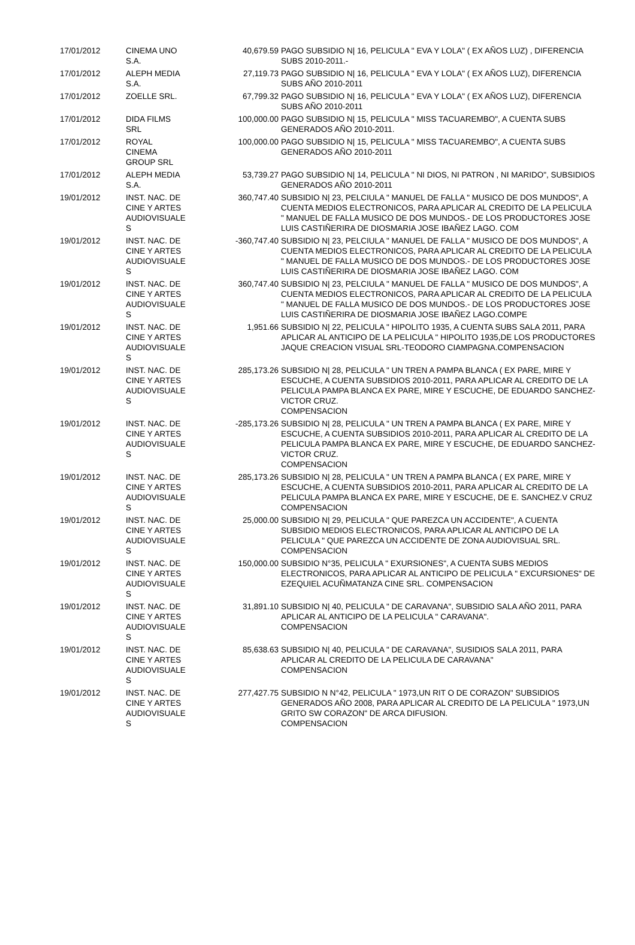| 17/01/2012 | CINEMA UNO S.A. | 40,679.59 | PAGO SUBSIDIO N/ 16, PELICULA " EVA Y LOLA" ( EX AÑOS LUZ) , DIFERENCIA SUBS 2010-2011.- |
| 17/01/2012 | ALEPH MEDIA S.A. | 27,119.73 | PAGO SUBSIDIO N/ 16, PELICULA " EVA Y LOLA" ( EX AÑOS LUZ), DIFERENCIA SUBS AÑO 2010-2011 |
| 17/01/2012 | ZOELLE SRL. | 67,799.32 | PAGO SUBSIDIO N/ 16, PELICULA " EVA Y LOLA" ( EX AÑOS LUZ), DIFERENCIA SUBS AÑO 2010-2011 |
| 17/01/2012 | DIDA FILMS SRL | 100,000.00 | PAGO SUBSIDIO N/ 15, PELICULA " MISS TACUAREMBO", A CUENTA SUBS GENERADOS AÑO 2010-2011. |
| 17/01/2012 | ROYAL CINEMA GROUP SRL | 100,000.00 | PAGO SUBSIDIO N/ 15, PELICULA " MISS TACUAREMBO", A CUENTA SUBS GENERADOS AÑO 2010-2011 |
| 17/01/2012 | ALEPH MEDIA S.A. | 53,739.27 | PAGO SUBSIDIO N/ 14, PELICULA " NI DIOS, NI PATRON , NI MARIDO", SUBSIDIOS GENERADOS AÑO 2010-2011 |
| 19/01/2012 | INST. NAC. DE CINE Y ARTES AUDIOVISUALE S | 360,747.40 | SUBSIDIO N/ 23, PELCIULA " MANUEL DE FALLA " MUSICO DE DOS MUNDOS", A CUENTA MEDIOS ELECTRONICOS, PARA APLICAR AL CREDITO DE LA PELICULA " MANUEL DE FALLA MUSICO DE DOS MUNDOS.- DE LOS PRODUCTORES JOSE LUIS CASTIÑERIRA DE DIOSMARIA JOSE IBAÑEZ LAGO. COM |
| 19/01/2012 | INST. NAC. DE CINE Y ARTES AUDIOVISUALE S | -360,747.40 | SUBSIDIO N/ 23, PELCIULA " MANUEL DE FALLA " MUSICO DE DOS MUNDOS", A CUENTA MEDIOS ELECTRONICOS, PARA APLICAR AL CREDITO DE LA PELICULA " MANUEL DE FALLA MUSICO DE DOS MUNDOS.- DE LOS PRODUCTORES JOSE LUIS CASTIÑERIRA DE DIOSMARIA JOSE IBAÑEZ LAGO. COM |
| 19/01/2012 | INST. NAC. DE CINE Y ARTES AUDIOVISUALE S | 360,747.40 | SUBSIDIO N/ 23, PELCIULA " MANUEL DE FALLA " MUSICO DE DOS MUNDOS", A CUENTA MEDIOS ELECTRONICOS, PARA APLICAR AL CREDITO DE LA PELICULA " MANUEL DE FALLA MUSICO DE DOS MUNDOS.- DE LOS PRODUCTORES JOSE LUIS CASTIÑERIRA DE DIOSMARIA JOSE IBAÑEZ LAGO.COMPE |
| 19/01/2012 | INST. NAC. DE CINE Y ARTES AUDIOVISUALE S | 1,951.66 | SUBSIDIO N/ 22, PELICULA " HIPOLITO 1935, A CUENTA SUBS SALA 2011, PARA APLICAR AL ANTICIPO DE LA PELICULA " HIPOLITO 1935,DE LOS PRODUCTORES JAQUE CREACION VISUAL SRL-TEODORO CIAMPAGNA.COMPENSACION |
| 19/01/2012 | INST. NAC. DE CINE Y ARTES AUDIOVISUALE S | 285,173.26 | SUBSIDIO N/ 28, PELICULA " UN TREN A PAMPA BLANCA ( EX PARE, MIRE Y ESCUCHE, A CUENTA SUBSIDIOS 2010-2011, PARA APLICAR AL CREDITO DE LA PELICULA PAMPA BLANCA EX PARE, MIRE Y ESCUCHE, DE EDUARDO SANCHEZ- VICTOR CRUZ. COMPENSACION |
| 19/01/2012 | INST. NAC. DE CINE Y ARTES AUDIOVISUALE S | -285,173.26 | SUBSIDIO N/ 28, PELICULA " UN TREN A PAMPA BLANCA ( EX PARE, MIRE Y ESCUCHE, A CUENTA SUBSIDIOS 2010-2011, PARA APLICAR AL CREDITO DE LA PELICULA PAMPA BLANCA EX PARE, MIRE Y ESCUCHE, DE EDUARDO SANCHEZ- VICTOR CRUZ. COMPENSACION |
| 19/01/2012 | INST. NAC. DE CINE Y ARTES AUDIOVISUALE S | 285,173.26 | SUBSIDIO N/ 28, PELICULA " UN TREN A PAMPA BLANCA ( EX PARE, MIRE Y ESCUCHE, A CUENTA SUBSIDIOS 2010-2011, PARA APLICAR AL CREDITO DE LA PELICULA PAMPA BLANCA EX PARE, MIRE Y ESCUCHE, DE E. SANCHEZ.V CRUZ COMPENSACION |
| 19/01/2012 | INST. NAC. DE CINE Y ARTES AUDIOVISUALE S | 25,000.00 | SUBSIDIO N/ 29, PELICULA " QUE PAREZCA UN ACCIDENTE", A CUENTA SUBSIDIO MEDIOS ELECTRONICOS, PARA APLICAR AL ANTICIPO DE LA PELICULA " QUE PAREZCA UN ACCIDENTE DE ZONA AUDIOVISUAL SRL. COMPENSACION |
| 19/01/2012 | INST. NAC. DE CINE Y ARTES AUDIOVISUALE S | 150,000.00 | SUBSIDIO N°35, PELICULA " EXURSIONES", A CUENTA SUBS MEDIOS ELECTRONICOS, PARA APLICAR AL ANTICIPO DE PELICULA " EXCURSIONES" DE EZEQUIEL ACUÑMATANZA CINE SRL. COMPENSACION |
| 19/01/2012 | INST. NAC. DE CINE Y ARTES AUDIOVISUALE S | 31,891.10 | SUBSIDIO N/ 40, PELICULA " DE CARAVANA", SUBSIDIO SALA AÑO 2011, PARA APLICAR AL ANTICIPO DE LA PELICULA " CARAVANA". COMPENSACION |
| 19/01/2012 | INST. NAC. DE CINE Y ARTES AUDIOVISUALE S | 85,638.63 | SUBSIDIO N/ 40, PELICULA " DE CARAVANA", SUSIDIOS SALA 2011, PARA APLICAR AL CREDITO DE LA PELICULA DE CARAVANA" COMPENSACION |
| 19/01/2012 | INST. NAC. DE CINE Y ARTES AUDIOVISUALE S | 277,427.75 | SUBSIDIO N N°42, PELICULA " 1973,UN RIT O DE CORAZON" SUBSIDIOS GENERADOS AÑO 2008, PARA APLICAR AL CREDITO DE LA PELICULA " 1973,UN GRITO SW CORAZON" DE ARCA DIFUSION. COMPENSACION |